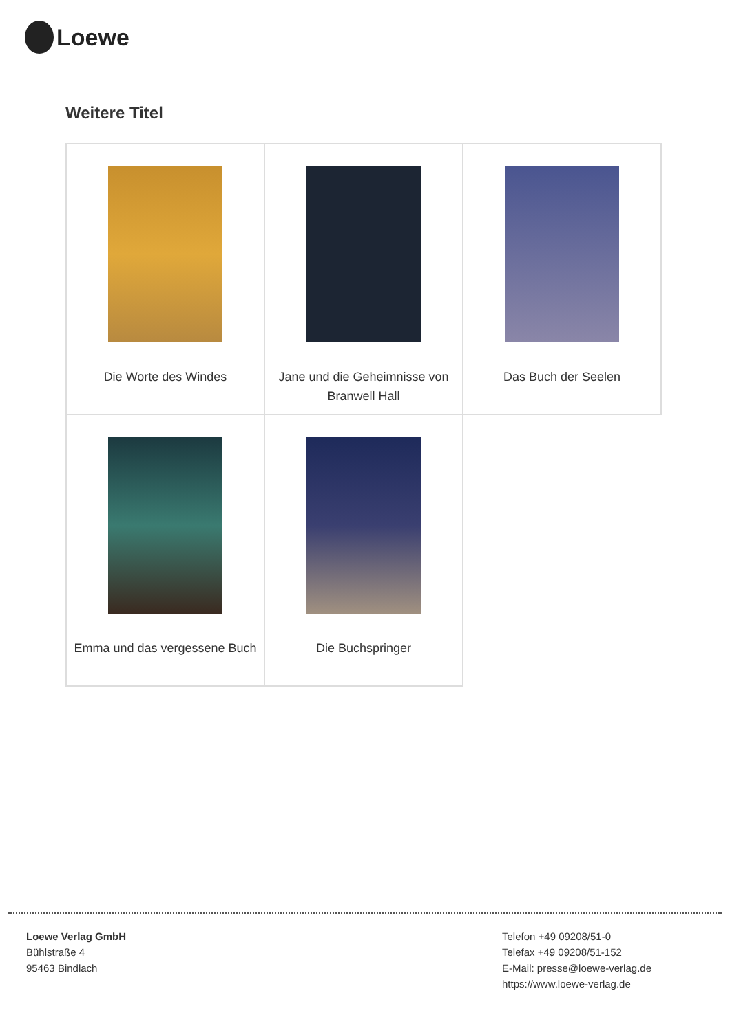Loewe
Weitere Titel
| Die Worte des Windes | Jane und die Geheimnisse von Branwell Hall | Das Buch der Seelen |
| Emma und das vergessene Buch | Die Buchspringer | |
Loewe Verlag GmbH
Bühlstraße 4
95463 Bindlach
Telefon +49 09208/51-0
Telefax +49 09208/51-152
E-Mail: presse@loewe-verlag.de
https://www.loewe-verlag.de